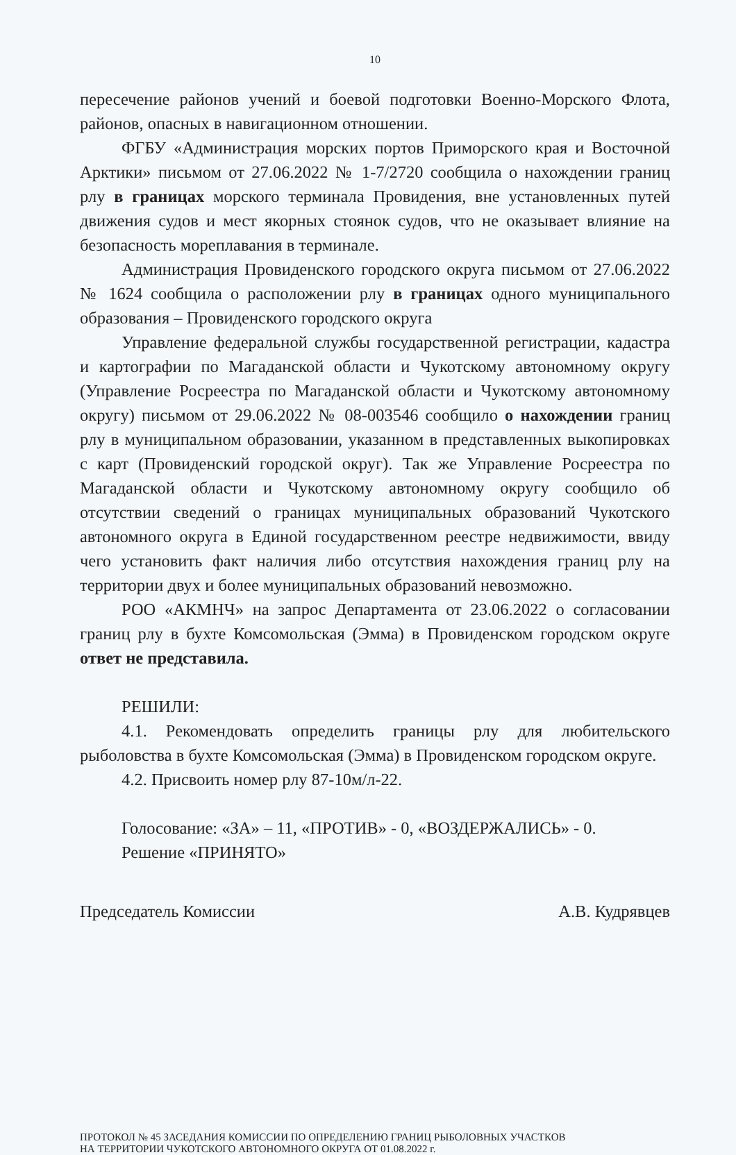10
пересечение районов учений и боевой подготовки Военно-Морского Флота, районов, опасных в навигационном отношении.
ФГБУ «Администрация морских портов Приморского края и Восточной Арктики» письмом от 27.06.2022 № 1-7/2720 сообщила о нахождении границ рлу в границах морского терминала Провидения, вне установленных путей движения судов и мест якорных стоянок судов, что не оказывает влияние на безопасность мореплавания в терминале.
Администрация Провиденского городского округа письмом от 27.06.2022 № 1624 сообщила о расположении рлу в границах одного муниципального образования – Провиденского городского округа
Управление федеральной службы государственной регистрации, кадастра и картографии по Магаданской области и Чукотскому автономному округу (Управление Росреестра по Магаданской области и Чукотскому автономному округу) письмом от 29.06.2022 № 08-003546 сообщило о нахождении границ рлу в муниципальном образовании, указанном в представленных выкопировках с карт (Провиденский городской округ). Так же Управление Росреестра по Магаданской области и Чукотскому автономному округу сообщило об отсутствии сведений о границах муниципальных образований Чукотского автономного округа в Единой государственном реестре недвижимости, ввиду чего установить факт наличия либо отсутствия нахождения границ рлу на территории двух и более муниципальных образований невозможно.
РОО «АКМНЧ» на запрос Департамента от 23.06.2022 о согласовании границ рлу в бухте Комсомольская (Эмма) в Провиденском городском округе ответ не представила.
РЕШИЛИ:
4.1. Рекомендовать определить границы рлу для любительского рыболовства в бухте Комсомольская (Эмма) в Провиденском городском округе.
4.2. Присвоить номер рлу 87-10м/л-22.
Голосование: «ЗА» – 11, «ПРОТИВ» - 0, «ВОЗДЕРЖАЛИСЬ» - 0.
Решение «ПРИНЯТО»
Председатель Комиссии А.В. Кудрявцев
ПРОТОКОЛ № 45 ЗАСЕДАНИЯ КОМИССИИ ПО ОПРЕДЕЛЕНИЮ ГРАНИЦ РЫБОЛОВНЫХ УЧАСТКОВ
НА ТЕРРИТОРИИ ЧУКОТСКОГО АВТОНОМНОГО ОКРУГА ОТ 01.08.2022 г.